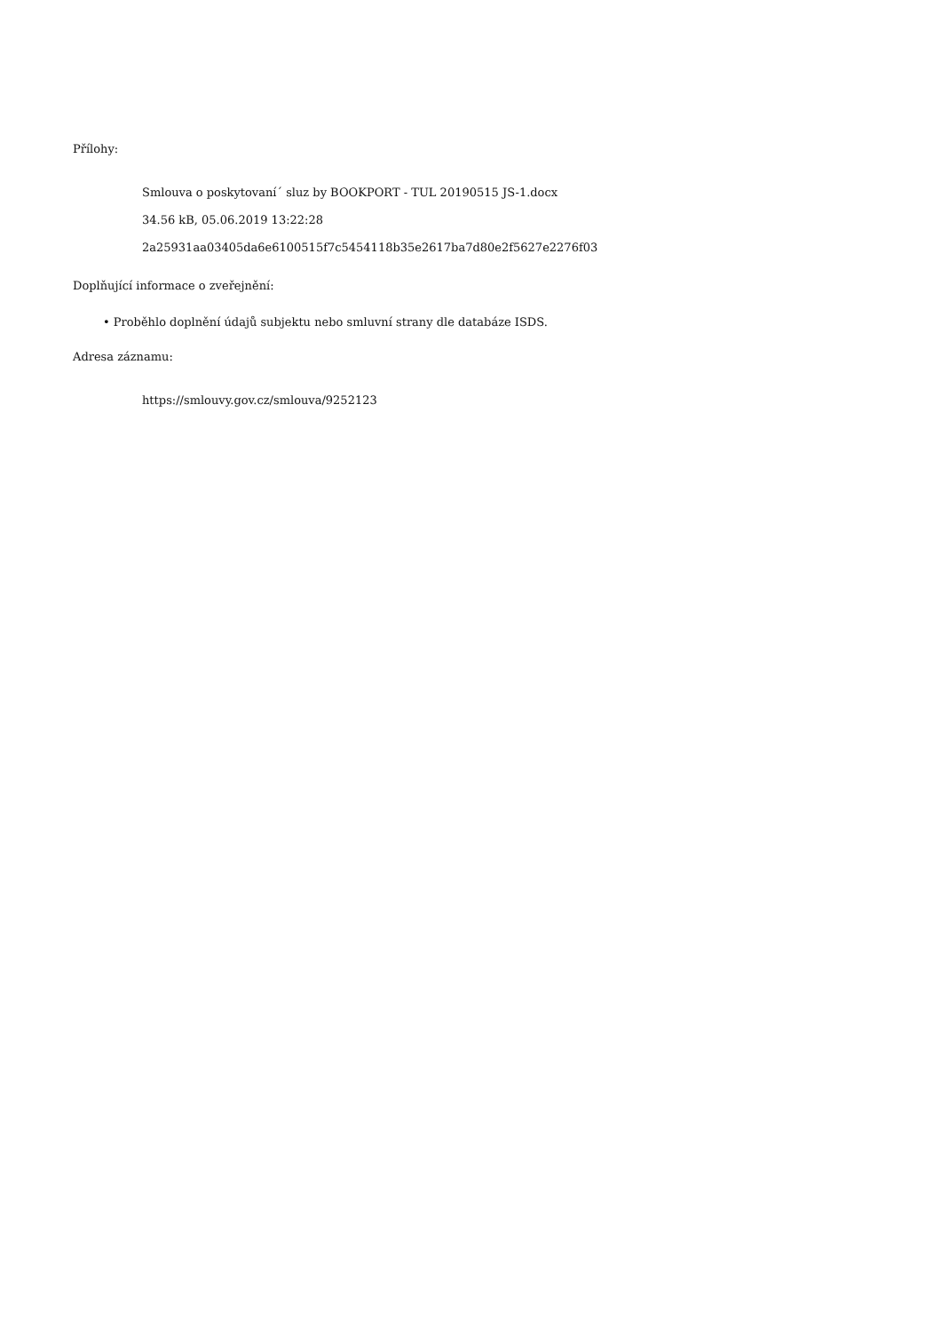Přílohy:
Smlouva o poskytovaní´ sluz by BOOKPORT - TUL 20190515 JS-1.docx
34.56 kB, 05.06.2019 13:22:28
2a25931aa03405da6e6100515f7c5454118b35e2617ba7d80e2f5627e2276f03
Doplňující informace o zveřejnění:
• Proběhlo doplnění údajů subjektu nebo smluvní strany dle databáze ISDS.
Adresa záznamu:
https://smlouvy.gov.cz/smlouva/9252123